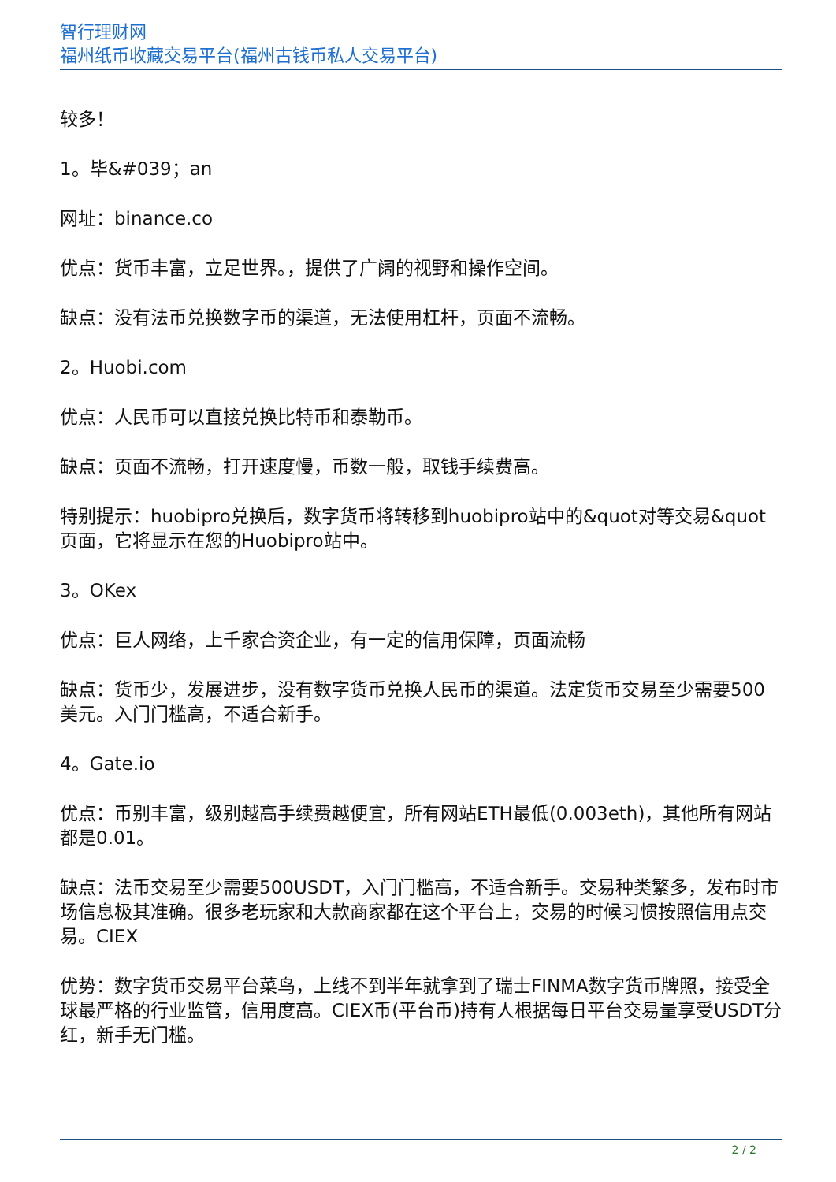智行理财网
福州纸币收藏交易平台(福州古钱币私人交易平台)
较多！
1。毕&#039；an
网址：binance.co
优点：货币丰富，立足世界。，提供了广阔的视野和操作空间。
缺点：没有法币兑换数字币的渠道，无法使用杠杆，页面不流畅。
2。Huobi.com
优点：人民币可以直接兑换比特币和泰勒币。
缺点：页面不流畅，打开速度慢，币数一般，取钱手续费高。
特别提示：huobipro兑换后，数字货币将转移到huobipro站中的&quot对等交易&quot页面，它将显示在您的Huobipro站中。
3。OKex
优点：巨人网络，上千家合资企业，有一定的信用保障，页面流畅
缺点：货币少，发展进步，没有数字货币兑换人民币的渠道。法定货币交易至少需要500美元。入门门槛高，不适合新手。
4。Gate.io
优点：币别丰富，级别越高手续费越便宜，所有网站ETH最低(0.003eth)，其他所有网站都是0.01。
缺点：法币交易至少需要500USDT，入门门槛高，不适合新手。交易种类繁多，发布时市场信息极其准确。很多老玩家和大款商家都在这个平台上，交易的时候习惯按照信用点交易。CIEX
优势：数字货币交易平台菜鸟，上线不到半年就拿到了瑞士FINMA数字货币牌照，接受全球最严格的行业监管，信用度高。CIEX币(平台币)持有人根据每日平台交易量享受USDT分红，新手无门槛。
2 / 2